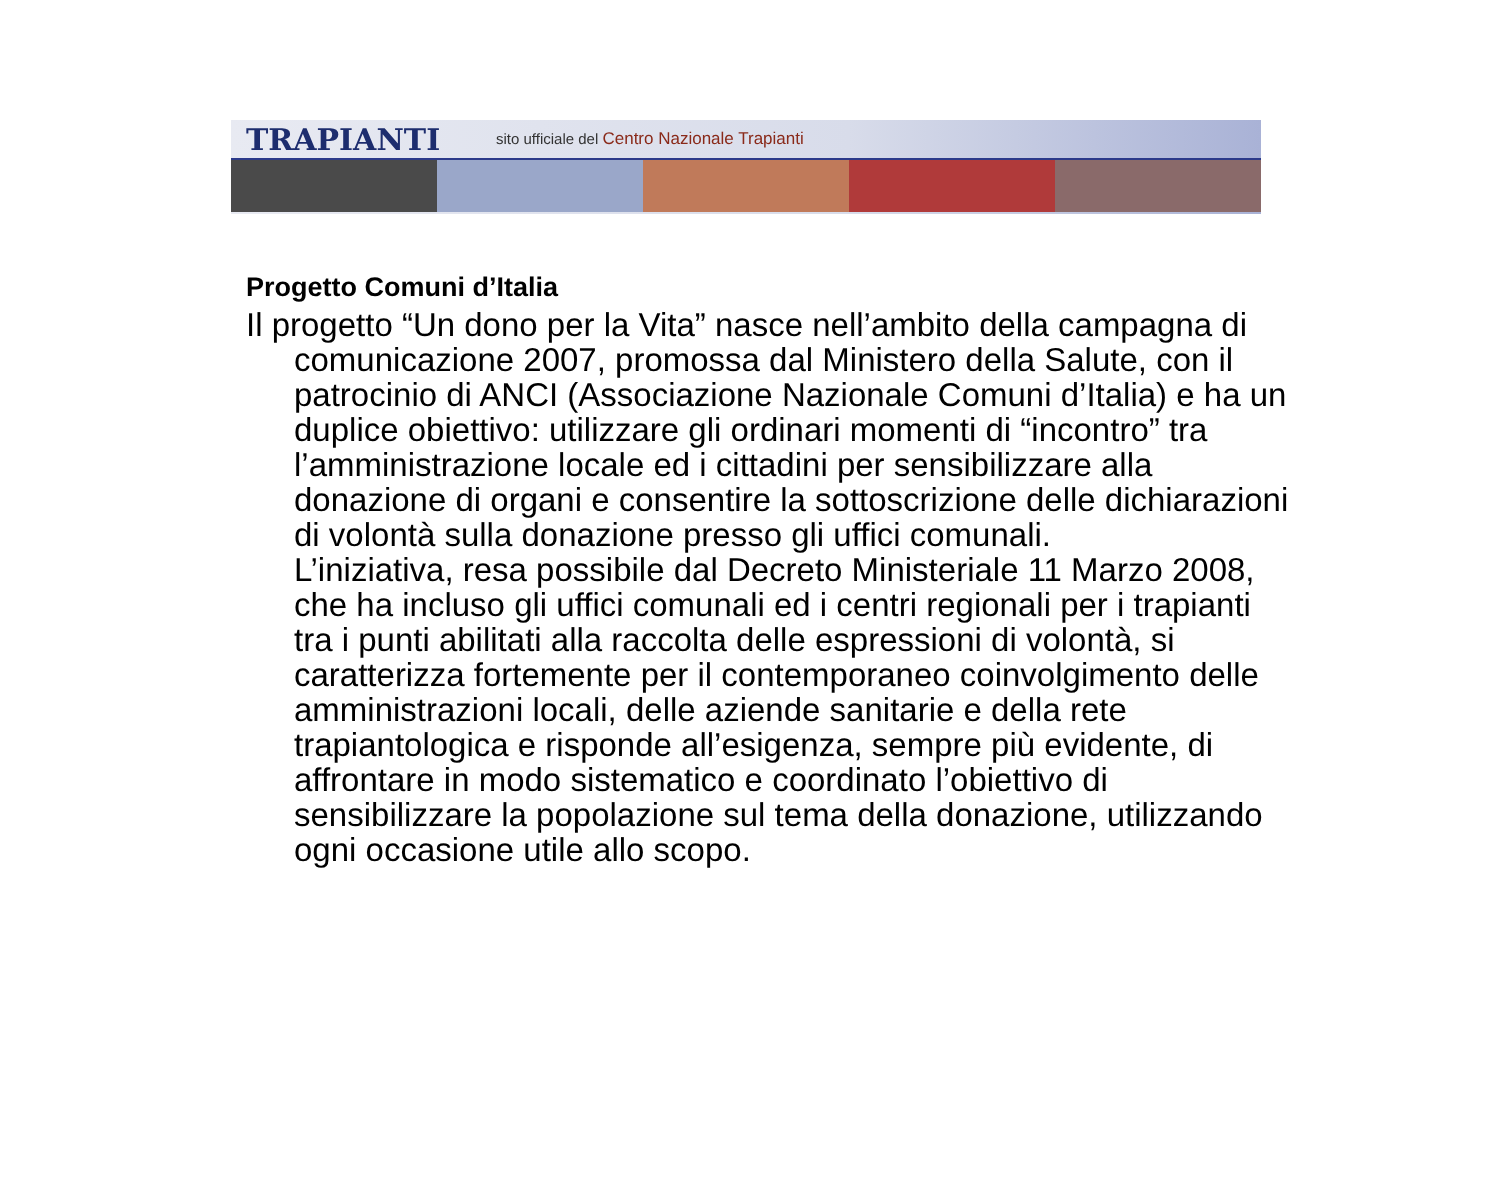TRAPIANTI
sito ufficiale del Centro Nazionale Trapianti
Progetto Comuni d’Italia
Il progetto “Un dono per la Vita” nasce nell’ambito della campagna di comunicazione 2007, promossa dal Ministero della Salute, con il patrocinio di ANCI (Associazione Nazionale Comuni d’Italia) e ha un duplice obiettivo: utilizzare gli ordinari momenti di “incontro” tra l’amministrazione locale ed i cittadini per sensibilizzare alla donazione di organi e consentire la sottoscrizione delle dichiarazioni di volontà sulla donazione presso gli uffici comunali.
L’iniziativa, resa possibile dal Decreto Ministeriale 11 Marzo 2008, che ha incluso gli uffici comunali ed i centri regionali per i trapianti tra i punti abilitati alla raccolta delle espressioni di volontà, si caratterizza fortemente per il contemporaneo coinvolgimento delle amministrazioni locali, delle aziende sanitarie e della rete trapiantologica e risponde all’esigenza, sempre più evidente, di affrontare in modo sistematico e coordinato l’obiettivo di sensibilizzare la popolazione sul tema della donazione, utilizzando ogni occasione utile allo scopo.